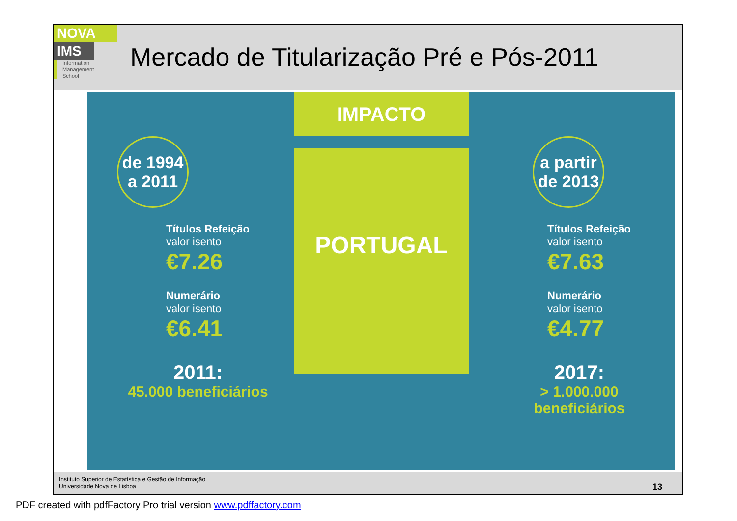NOVA
IMS
Information
Management
School
Mercado de Titularização Pré e Pós-2011
de 1994
a 2011
Títulos Refeição
valor isento
€7.26
Numerário
valor isento
€6.41
2011:
45.000 beneficiários
IMPACTO
PORTUGAL
a partir
de 2013
Títulos Refeição
valor isento
€7.63
Numerário
valor isento
€4.77
2017:
> 1.000.000 beneficiários
Instituto Superior de Estatística e Gestão de Informação
Universidade Nova de Lisboa
13
PDF created with pdfFactory Pro trial version www.pdffactory.com